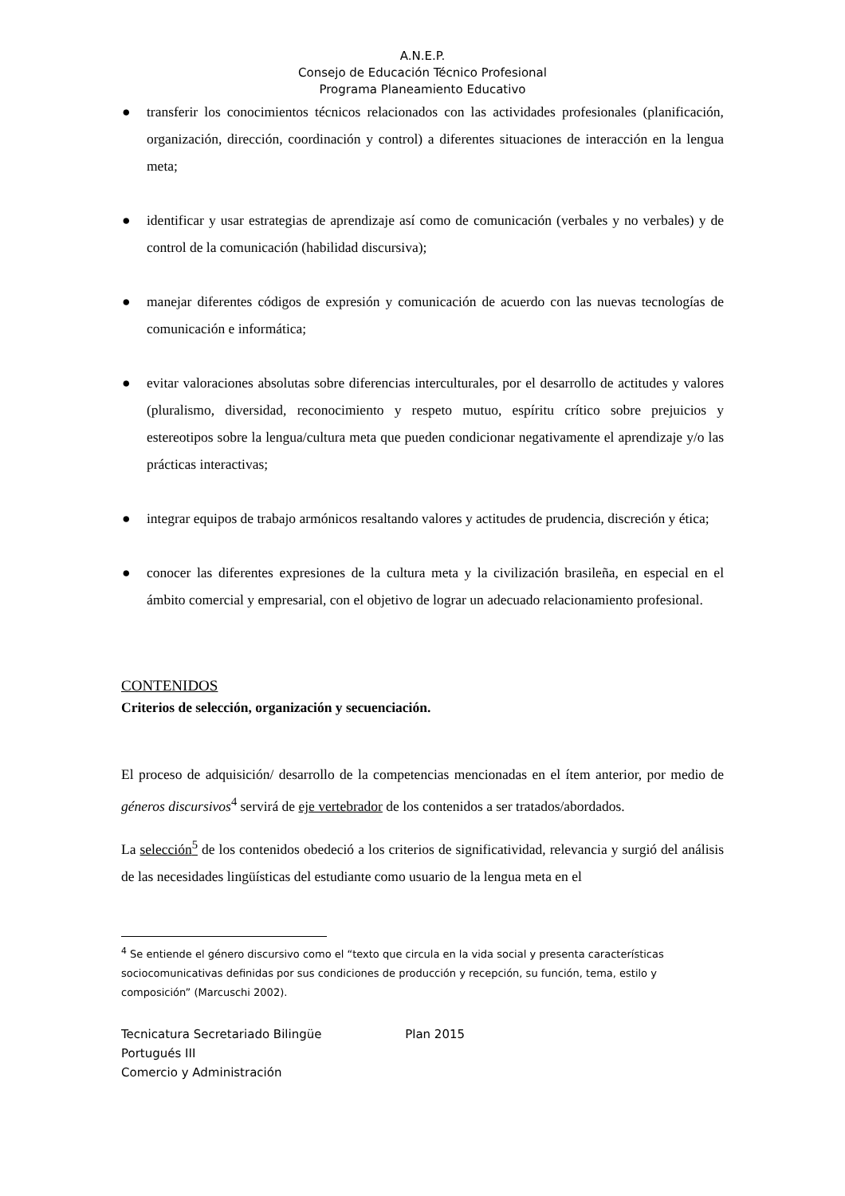A.N.E.P.
Consejo de Educación Técnico Profesional
Programa Planeamiento Educativo
● transferir los conocimientos técnicos relacionados con las actividades profesionales (planificación, organización, dirección, coordinación y control) a diferentes situaciones de interacción en la lengua meta;
● identificar y usar estrategias de aprendizaje así como de comunicación (verbales y no verbales) y de control de la comunicación (habilidad discursiva);
● manejar diferentes códigos de expresión y comunicación de acuerdo con las nuevas tecnologías de comunicación e informática;
● evitar valoraciones absolutas sobre diferencias interculturales, por el desarrollo de actitudes y valores (pluralismo, diversidad, reconocimiento y respeto mutuo, espíritu crítico sobre prejuicios y estereotipos sobre la lengua/cultura meta que pueden condicionar negativamente el aprendizaje y/o las prácticas interactivas;
● integrar equipos de trabajo armónicos resaltando valores y actitudes de prudencia, discreción y ética;
● conocer las diferentes expresiones de la cultura meta y la civilización brasileña, en especial en el ámbito comercial y empresarial, con el objetivo de lograr un adecuado relacionamiento profesional.
CONTENIDOS
Criterios de selección, organización y secuenciación.
El proceso de adquisición/ desarrollo de la competencias mencionadas en el ítem anterior, por medio de géneros discursivos<sup>4</sup> servirá de eje vertebrador de los contenidos a ser tratados/abordados.
La selección<sup>5</sup> de los contenidos obedeció a los criterios de significatividad, relevancia y surgió del análisis de las necesidades lingüísticas del estudiante como usuario de la lengua meta en el
<sup>4</sup> Se entiende el género discursivo como el “texto que circula en la vida social y presenta características sociocomunicativas definidas por sus condiciones de producción y recepción, su función, tema, estilo y composición” (Marcuschi 2002).
Tecnicatura Secretariado Bilingüe Plan 2015
Portugués III
Comercio y Administración